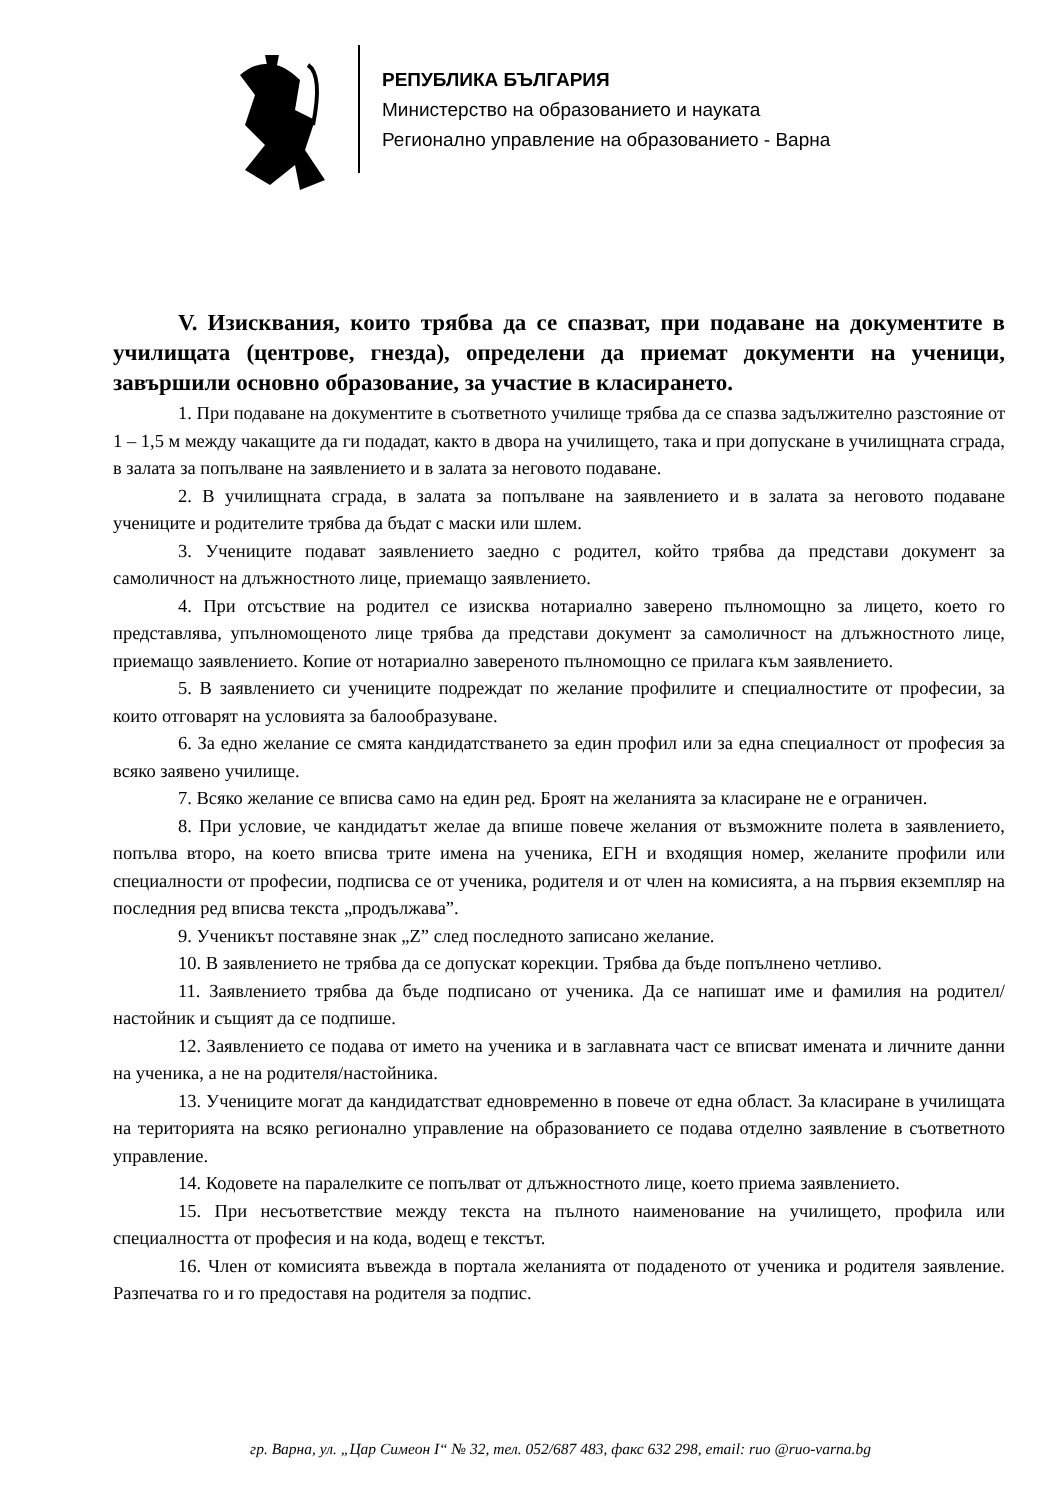РЕПУБЛИКА БЪЛГАРИЯ
Министерство на образованието и науката
Регионално управление на образованието - Варна
V. Изисквания, които трябва да се спазват, при подаване на документите в училищата (центрове, гнезда), определени да приемат документи на ученици, завършили основно образование, за участие в класирането.
1. При подаване на документите в съответното училище трябва да се спазва задължително разстояние от 1 – 1,5 м между чакащите да ги подадат, както в двора на училището, така и при допускане в училищната сграда, в залата за попълване на заявлението и в залата за неговото подаване.
2. В училищната сграда, в залата за попълване на заявлението и в залата за неговото подаване учениците и родителите трябва да бъдат с маски или шлем.
3. Учениците подават заявлението заедно с родител, който трябва да представи документ за самоличност на длъжностното лице, приемащо заявлението.
4. При отсъствие на родител се изисква нотариално заверено пълномощно за лицето, което го представлява, упълномощеното лице трябва да представи документ за самоличност на длъжностното лице, приемащо заявлението. Копие от нотариално завереното пълномощно се прилага към заявлението.
5. В заявлението си учениците подреждат по желание профилите и специалностите от професии, за които отговарят на условията за балообразуване.
6. За едно желание се смята кандидатстването за един профил или за една специалност от професия за всяко заявено училище.
7. Всяко желание се вписва само на един ред. Броят на желанията за класиране не е ограничен.
8. При условие, че кандидатът желае да впише повече желания от възможните полета в заявлението, попълва второ, на което вписва трите имена на ученика, ЕГН и входящия номер, желаните профили или специалности от професии, подписва се от ученика, родителя и от член на комисията, а на първия екземпляр на последния ред вписва текста „продължава”.
9. Ученикът поставяне знак „Z” след последното записано желание.
10. В заявлението не трябва да се допускат корекции. Трябва да бъде попълнено четливо.
11. Заявлението трябва да бъде подписано от ученика. Да се напишат име и фамилия на родител/настойник и същият да се подпише.
12. Заявлението се подава от името на ученика и в заглавната част се вписват имената и личните данни на ученика, а не на родителя/настойника.
13. Учениците могат да кандидатстват едновременно в повече от една област. За класиране в училищата на територията на всяко регионално управление на образованието се подава отделно заявление в съответното управление.
14. Кодовете на паралелките се попълват от длъжностното лице, което приема заявлението.
15. При несъответствие между текста на пълното наименование на училището, профила или специалността от професия и на кода, водещ е текстът.
16. Член от комисията въвежда в портала желанията от подаденото от ученика и родителя заявление. Разпечатва го и го предоставя на родителя за подпис.
гр. Варна, ул. „Цар Симеон I“ № 32, тел. 052/687 483, факс 632 298, email: ruo @ruo-varna.bg